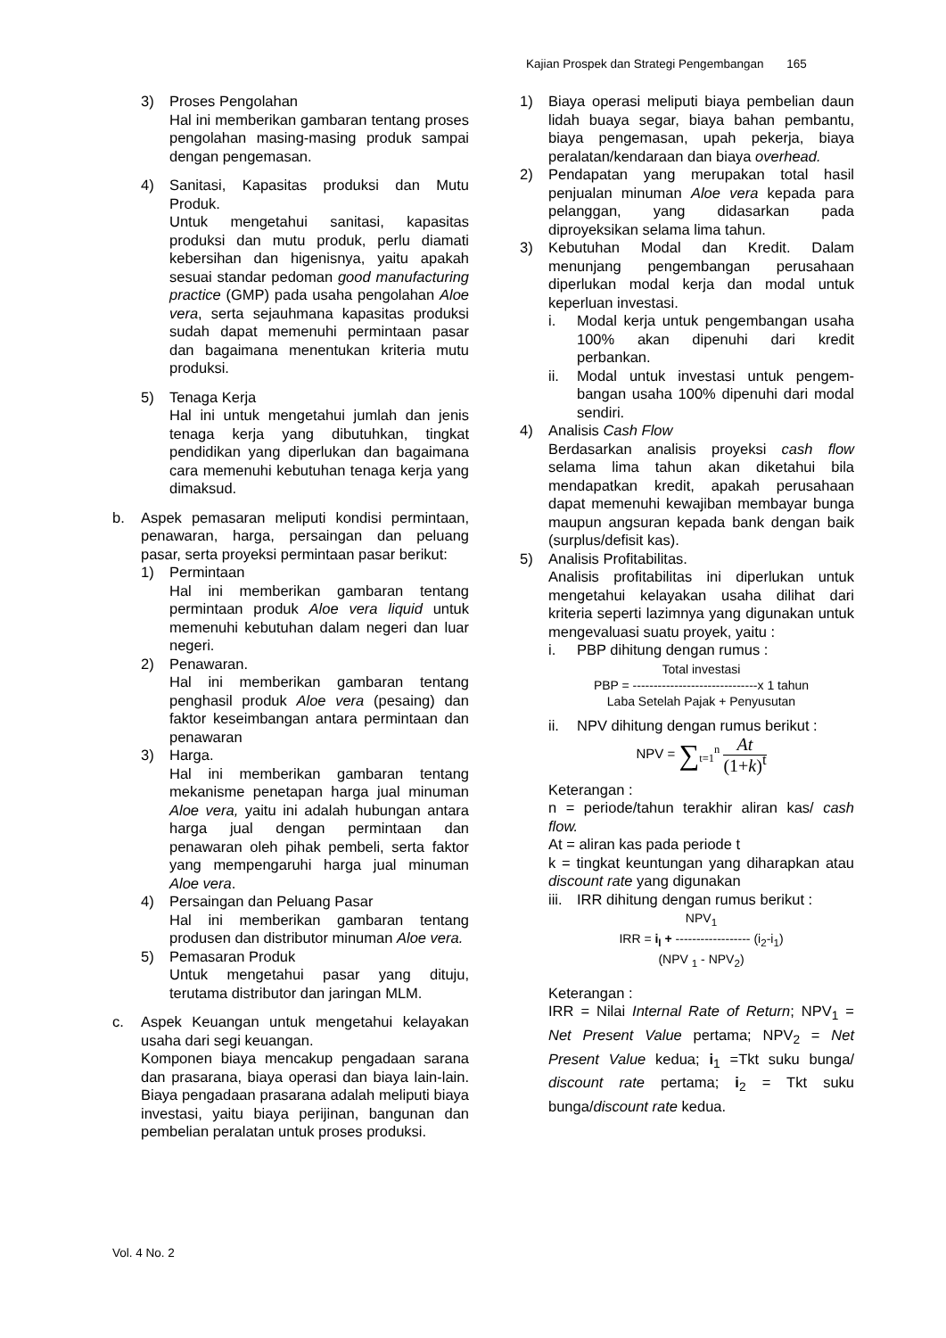Kajian Prospek dan Strategi Pengembangan 165
3) Proses Pengolahan
Hal ini memberikan gambaran tentang proses pengolahan masing-masing produk sampai dengan pengemasan.
4) Sanitasi, Kapasitas produksi dan Mutu Produk.
Untuk mengetahui sanitasi, kapasitas produksi dan mutu produk, perlu diamati kebersihan dan higenisnya, yaitu apakah sesuai standar pedoman good manufacturing practice (GMP) pada usaha pengolahan Aloe vera, serta sejauhmana kapasitas produksi sudah dapat memenuhi permintaan pasar dan bagaimana menentukan kriteria mutu produksi.
5) Tenaga Kerja
Hal ini untuk mengetahui jumlah dan jenis tenaga kerja yang dibutuhkan, tingkat pendidikan yang diperlukan dan bagaimana cara memenuhi kebutuhan tenaga kerja yang dimaksud.
b. Aspek pemasaran meliputi kondisi permintaan, penawaran, harga, persaingan dan peluang pasar, serta proyeksi permintaan pasar berikut:
1) Permintaan
Hal ini memberikan gambaran tentang permintaan produk Aloe vera liquid untuk memenuhi kebutuhan dalam negeri dan luar negeri.
2) Penawaran.
Hal ini memberikan gambaran tentang penghasil produk Aloe vera (pesaing) dan faktor keseimbangan antara permintaan dan penawaran
3) Harga.
Hal ini memberikan gambaran tentang mekanisme penetapan harga jual minuman Aloe vera, yaitu ini adalah hubungan antara harga jual dengan permintaan dan penawaran oleh pihak pembeli, serta faktor yang mempengaruhi harga jual minuman Aloe vera.
4) Persaingan dan Peluang Pasar
Hal ini memberikan gambaran tentang produsen dan distributor minuman Aloe vera.
5) Pemasaran Produk
Untuk mengetahui pasar yang dituju, terutama distributor dan jaringan MLM.
c. Aspek Keuangan untuk mengetahui kelayakan usaha dari segi keuangan.
Komponen biaya mencakup pengadaan sarana dan prasarana, biaya operasi dan biaya lain-lain. Biaya pengadaan prasarana adalah meliputi biaya investasi, yaitu biaya perijinan, bangunan dan pembelian peralatan untuk proses produksi.
1) Biaya operasi meliputi biaya pembelian daun lidah buaya segar, biaya bahan pembantu, biaya pengemasan, upah pekerja, biaya peralatan/kendaraan dan biaya overhead.
2) Pendapatan yang merupakan total hasil penjualan minuman Aloe vera kepada para pelanggan, yang didasarkan pada diproyeksikan selama lima tahun.
3) Kebutuhan Modal dan Kredit. Dalam menunjang pengembangan perusahaan diperlukan modal kerja dan modal untuk keperluan investasi.
i. Modal kerja untuk pengembangan usaha 100% akan dipenuhi dari kredit perbankan.
ii. Modal untuk investasi untuk pengem-bangan usaha 100% dipenuhi dari modal sendiri.
4) Analisis Cash Flow
Berdasarkan analisis proyeksi cash flow selama lima tahun akan diketahui bila mendapatkan kredit, apakah perusahaan dapat memenuhi kewajiban membayar bunga maupun angsuran kepada bank dengan baik (surplus/defisit kas).
5) Analisis Profitabilitas.
Analisis profitabilitas ini diperlukan untuk mengetahui kelayakan usaha dilihat dari kriteria seperti lazimnya yang digunakan untuk mengevaluasi suatu proyek, yaitu :
i. PBP dihitung dengan rumus :
Total investasi
PBP = ------------------------------x 1 tahun
Laba Setelah Pajak + Penyusutan
ii. NPV dihitung dengan rumus berikut :
NPV = ∑<sub>t=1</sub><sup>n</sup> At
(1+k)<sup>t</sup>
Keterangan :
n = periode/tahun terakhir aliran kas/ cash flow.
At = aliran kas pada periode t
k = tingkat keuntungan yang diharapkan atau discount rate yang digunakan
iii. IRR dihitung dengan rumus berikut :
NPV<sub>1</sub>
IRR = i<sub>l</sub> + ------------------ (i<sub>2</sub>-i<sub>1</sub>)
(NPV <sub>1</sub> - NPV<sub>2</sub>)
Keterangan :
IRR = Nilai Internal Rate of Return; NPV<sub>1</sub> = Net Present Value pertama; NPV<sub>2</sub> = Net Present Value kedua; i<sub>1</sub> =Tkt suku bunga/ discount rate pertama; i<sub>2</sub> = Tkt suku bunga/discount rate kedua.
Vol. 4 No. 2